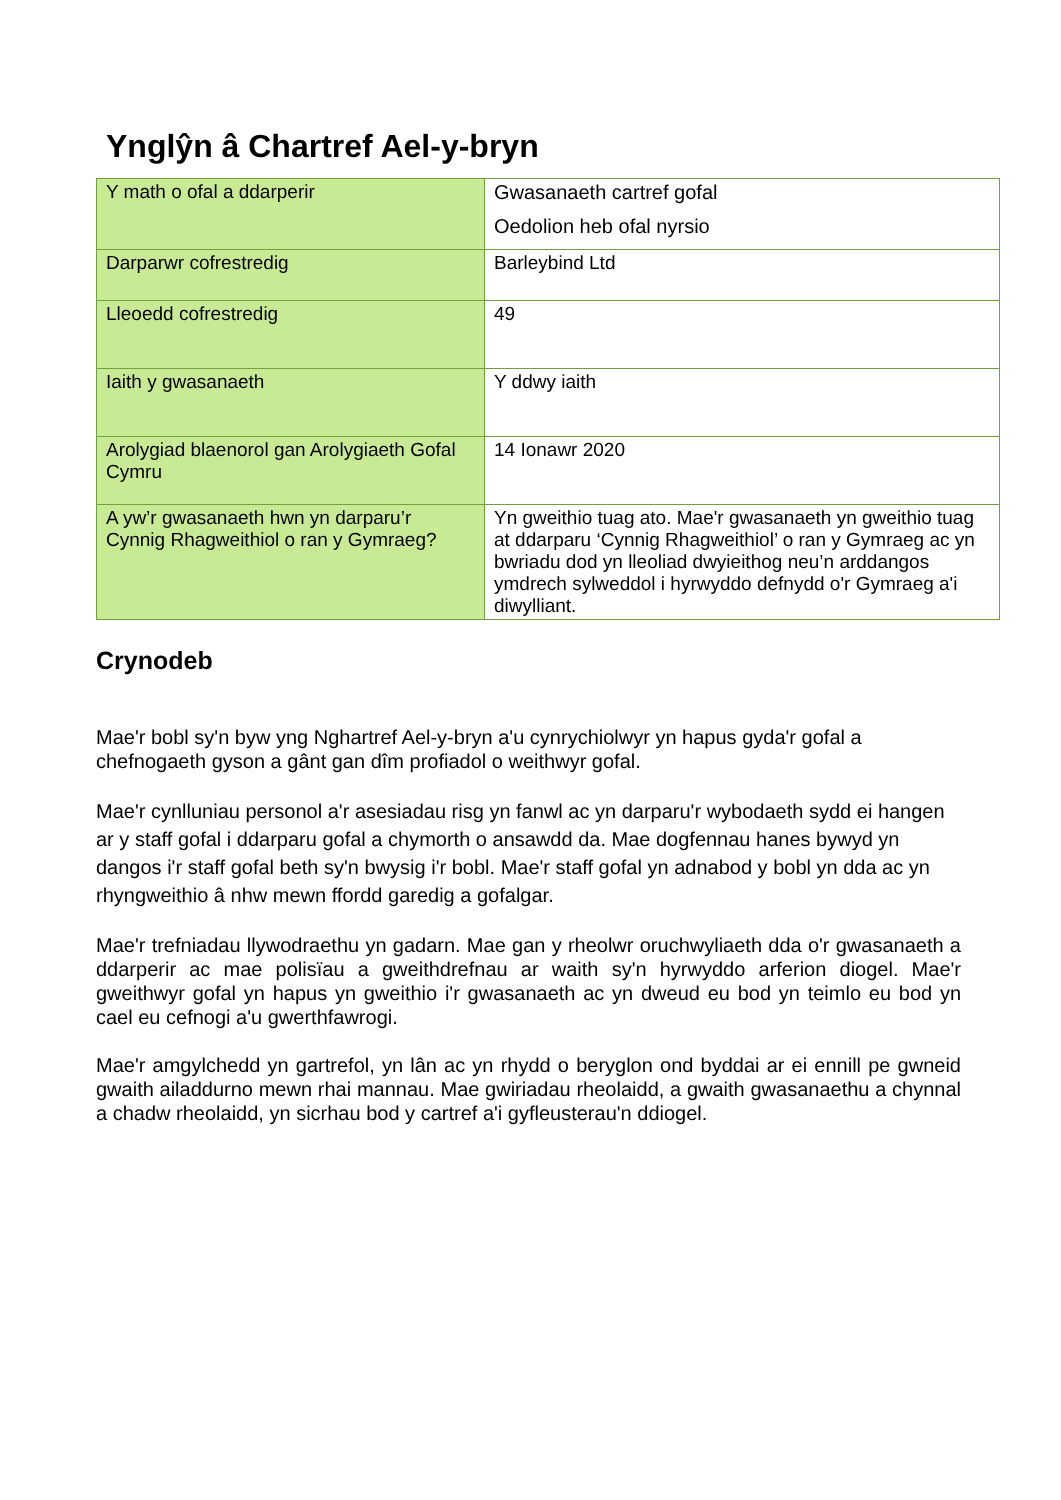Ynglŷn â Chartref Ael-y-bryn
| Y math o ofal a ddarperir | Gwasanaeth cartref gofal Oedolion heb ofal nyrsio |
| Darparwr cofrestredig | Barleybind Ltd |
| Lleoedd cofrestredig | 49 |
| Iaith y gwasanaeth | Y ddwy iaith |
| Arolygiad blaenorol gan Arolygiaeth Gofal Cymru | 14 Ionawr 2020 |
| A yw’r gwasanaeth hwn yn darparu’r Cynnig Rhagweithiol o ran y Gymraeg? | Yn gweithio tuag ato. Mae'r gwasanaeth yn gweithio tuag at ddarparu ‘Cynnig Rhagweithiol’ o ran y Gymraeg ac yn bwriadu dod yn lleoliad dwyieithog neu’n arddangos ymdrech sylweddol i hyrwyddo defnydd o'r Gymraeg a'i diwylliant. |
Crynodeb
Mae'r bobl sy'n byw yng Nghartref Ael-y-bryn a'u cynrychiolwyr yn hapus gyda'r gofal a chefnogaeth gyson a gânt gan dîm profiadol o weithwyr gofal.
Mae'r cynlluniau personol a'r asesiadau risg yn fanwl ac yn darparu'r wybodaeth sydd ei hangen ar y staff gofal i ddarparu gofal a chymorth o ansawdd da. Mae dogfennau hanes bywyd yn dangos i'r staff gofal beth sy'n bwysig i'r bobl. Mae'r staff gofal yn adnabod y bobl yn dda ac yn rhyngweithio â nhw mewn ffordd garedig a gofalgar.
Mae'r trefniadau llywodraethu yn gadarn. Mae gan y rheolwr oruchwyliaeth dda o'r gwasanaeth a ddarperir ac mae polisïau a gweithdrefnau ar waith sy'n hyrwyddo arferion diogel. Mae'r gweithwyr gofal yn hapus yn gweithio i'r gwasanaeth ac yn dweud eu bod yn teimlo eu bod yn cael eu cefnogi a'u gwerthfawrogi.
Mae'r amgylchedd yn gartrefol, yn lân ac yn rhydd o beryglon ond byddai ar ei ennill pe gwneid gwaith ailaddurno mewn rhai mannau. Mae gwiriadau rheolaidd, a gwaith gwasanaethu a chynnal a chadw rheolaidd, yn sicrhau bod y cartref a'i gyfleusterau'n ddiogel.